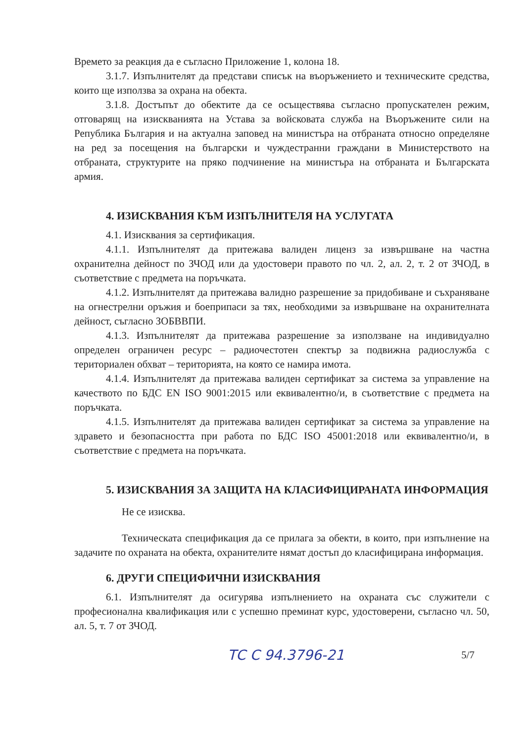Времето за реакция да е съгласно Приложение 1, колона 18.
3.1.7. Изпълнителят да представи списък на въоръжението и техническите средства, които ще използва за охрана на обекта.
3.1.8. Достъпът до обектите да се осъществява съгласно пропускателен режим, отговарящ на изискванията на Устава за войсковата служба на Въоръжените сили на Република България и на актуална заповед на министъра на отбраната относно определяне на ред за посещения на български и чуждестранни граждани в Министерството на отбраната, структурите на пряко подчинение на министъра на отбраната и Българската армия.
4. ИЗИСКВАНИЯ КЪМ ИЗПЪЛНИТЕЛЯ НА УСЛУГАТА
4.1. Изисквания за сертификация.
4.1.1. Изпълнителят да притежава валиден лиценз за извършване на частна охранителна дейност по ЗЧОД или да удостовери правото по чл. 2, ал. 2, т. 2 от ЗЧОД, в съответствие с предмета на поръчката.
4.1.2. Изпълнителят да притежава валидно разрешение за придобиване и съхраняване на огнестрелни оръжия и боеприпаси за тях, необходими за извършване на охранителната дейност, съгласно ЗОБВВПИ.
4.1.3. Изпълнителят да притежава разрешение за използване на индивидуално определен ограничен ресурс – радиочестотен спектър за подвижна радиослужба с териториален обхват – територията, на която се намира имота.
4.1.4. Изпълнителят да притежава валиден сертификат за система за управление на качеството по БДС EN ISO 9001:2015 или еквивалентно/и, в съответствие с предмета на поръчката.
4.1.5. Изпълнителят да притежава валиден сертификат за система за управление на здравето и безопасността при работа по БДС ISO 45001:2018 или еквивалентно/и, в съответствие с предмета на поръчката.
5. ИЗИСКВАНИЯ ЗА ЗАЩИТА НА КЛАСИФИЦИРАНАТА ИНФОРМАЦИЯ
Не се изисква.
Техническата спецификация да се прилага за обекти, в които, при изпълнение на задачите по охраната на обекта, охранителите нямат достъп до класифицирана информация.
6. ДРУГИ СПЕЦИФИЧНИ ИЗИСКВАНИЯ
6.1. Изпълнителят да осигурява изпълнението на охраната със служители с професионална квалификация или с успешно преминат курс, удостоверени, съгласно чл. 50, ал. 5, т. 7 от ЗЧОД.
ТС С 94.3796-21 5/7